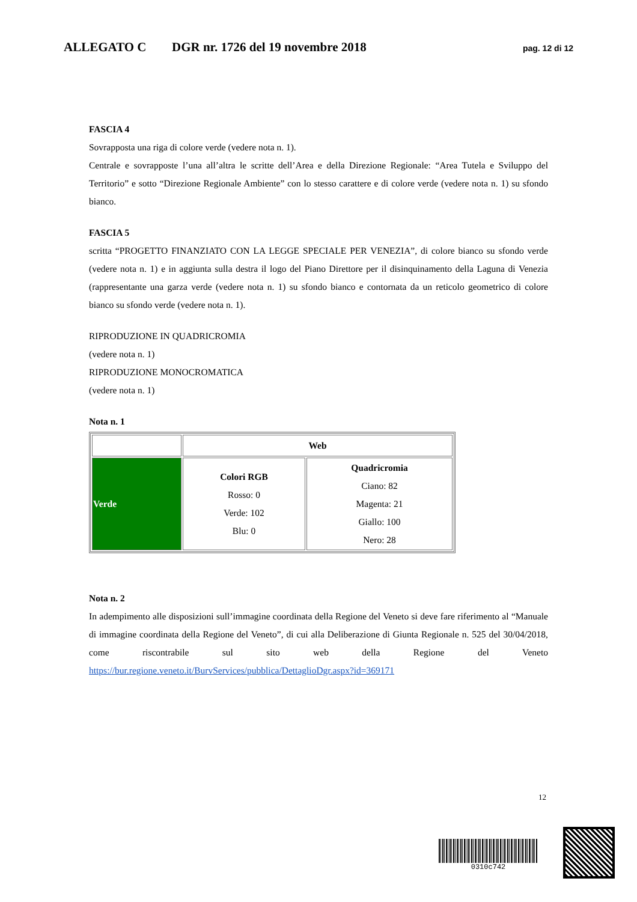ALLEGATO C DGR nr. 1726 del 19 novembre 2018 pag. 12 di 12
FASCIA 4
Sovrapposta una riga di colore verde (vedere nota n. 1).
Centrale e sovrapposte l’una all’altra le scritte dell’Area e della Direzione Regionale: “Area Tutela e Sviluppo del Territorio” e sotto “Direzione Regionale Ambiente” con lo stesso carattere e di colore verde (vedere nota n. 1) su sfondo bianco.
FASCIA 5
scritta “PROGETTO FINANZIATO CON LA LEGGE SPECIALE PER VENEZIA”, di colore bianco su sfondo verde (vedere nota n. 1) e in aggiunta sulla destra il logo del Piano Direttore per il disinquinamento della Laguna di Venezia (rappresentante una garza verde (vedere nota n. 1) su sfondo bianco e contornata da un reticolo geometrico di colore bianco su sfondo verde (vedere nota n. 1).
RIPRODUZIONE IN QUADRICROMIA
(vedere nota n. 1)
RIPRODUZIONE MONOCROMATICA
(vedere nota n. 1)
Nota n. 1
| | Web | |
| Verde | Colori RGB Rosso: 0 Verde: 102 Blu: 0 | Quadricromia Ciano: 82 Magenta: 21 Giallo: 100 Nero: 28 |
Nota n. 2
In adempimento alle disposizioni sull’immagine coordinata della Regione del Veneto si deve fare riferimento al “Manuale di immagine coordinata della Regione del Veneto”, di cui alla Deliberazione di Giunta Regionale n. 525 del 30/04/2018, come riscontrabile sul sito web della Regione del Veneto https://bur.regione.veneto.it/BurvServices/pubblica/DettaglioDgr.aspx?id=369171
12
0310c742